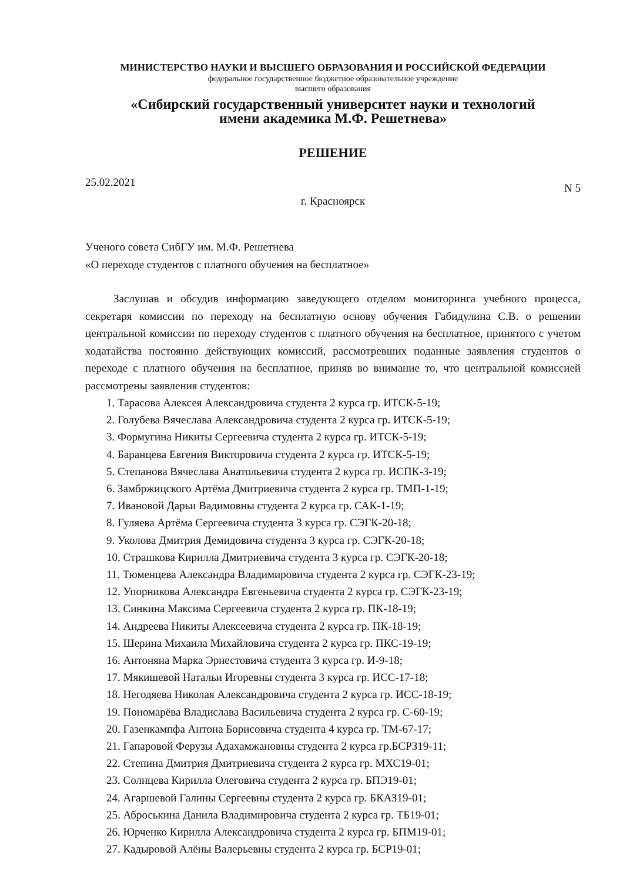МИНИСТЕРСТВО НАУКИ И ВЫСШЕГО ОБРАЗОВАНИЯ И РОССИЙСКОЙ ФЕДЕРАЦИИ
федеральное государственное бюджетное образовательное учреждение
высшего образования
«Сибирский государственный университет науки и технологий
имени академика М.Ф. Решетнева»
РЕШЕНИЕ
25.02.2021 N 5
г. Красноярск
Ученого совета СибГУ им. М.Ф. Решетнева
«О переходе студентов с платного обучения на бесплатное»
Заслушав и обсудив информацию заведующего отделом мониторинга учебного процесса, секретаря комиссии по переходу на бесплатную основу обучения Габидулина С.В. о решении центральной комиссии по переходу студентов с платного обучения на бесплатное, принятого с учетом ходатайства постоянно действующих комиссий, рассмотревших поданные заявления студентов о переходе с платного обучения на бесплатное, приняв во внимание то, что центральной комиссией рассмотрены заявления студентов:
1. Тарасова Алексея Александровича студента 2 курса гр. ИТСК-5-19;
2. Голубева Вячеслава Александровича студента 2 курса гр. ИТСК-5-19;
3. Формугина Никиты Сергеевича студента 2 курса гр. ИТСК-5-19;
4. Баранцева Евгения Викторовича студента 2 курса гр. ИТСК-5-19;
5. Степанова Вячеслава Анатольевича студента 2 курса гр. ИСПК-3-19;
6. Замбржицского Артёма Дмитриевича студента 2 курса гр. ТМП-1-19;
7. Ивановой Дарьи Вадимовны студента 2 курса гр. САК-1-19;
8. Гуляева Артёма Сергеевича студента 3 курса гр. СЭГК-20-18;
9. Уколова Дмитрия Демидовича студента 3 курса гр. СЭГК-20-18;
10. Страшкова Кирилла Дмитриевича студента 3 курса гр. СЭГК-20-18;
11. Тюменцева Александра Владимировича студента 2 курса гр. СЭГК-23-19;
12. Упорникова Александра Евгеньевича студента 2 курса гр. СЭГК-23-19;
13. Синкина Максима Сергеевича студента 2 курса гр. ПК-18-19;
14. Андреева Никиты Алексеевича студента 2 курса гр. ПК-18-19;
15. Шерина Михаила Михайловича студента 2 курса гр. ПКС-19-19;
16. Антоняна Марка Эрнестовича студента 3 курса гр. И-9-18;
17. Мякишевой Натальи Игоревны студента 3 курса гр. ИСС-17-18;
18. Негодяева Николая Александровича студента 2 курса гр. ИСС-18-19;
19. Пономарёва Владислава Васильевича студента 2 курса гр. С-60-19;
20. Газенкампфа Антона Борисовича студента 4 курса гр. ТМ-67-17;
21. Гапаровой Ферузы Адахамжановны студента 2 курса гр.БСРЗ19-11;
22. Степина Дмитрия Дмитриевича студента 2 курса гр. МХС19-01;
23. Солнцева Кирилла Олеговича студента 2 курса гр. БПЭ19-01;
24. Агаршевой Галины Сергеевны студента 2 курса гр. БКАЗ19-01;
25. Аброськина Данила Владимировича студента 2 курса гр. ТБ19-01;
26. Юрченко Кирилла Александровича студента 2 курса гр. БПМ19-01;
27. Кадыровой Алёны Валерьевны студента 2 курса гр. БСР19-01;